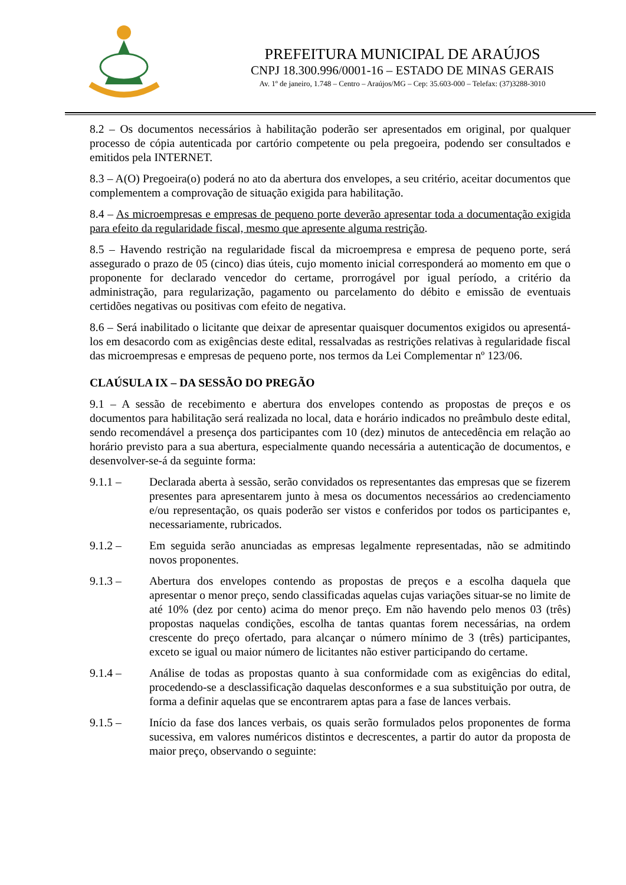PREFEITURA MUNICIPAL DE ARAÚJOS
CNPJ 18.300.996/0001-16 – ESTADO DE MINAS GERAIS
Av. 1º de janeiro, 1.748 – Centro – Araújos/MG – Cep: 35.603-000 – Telefax: (37)3288-3010
8.2 – Os documentos necessários à habilitação poderão ser apresentados em original, por qualquer processo de cópia autenticada por cartório competente ou pela pregoeira, podendo ser consultados e emitidos pela INTERNET.
8.3 – A(O) Pregoeira(o) poderá no ato da abertura dos envelopes, a seu critério, aceitar documentos que complementem a comprovação de situação exigida para habilitação.
8.4 – As microempresas e empresas de pequeno porte deverão apresentar toda a documentação exigida para efeito da regularidade fiscal, mesmo que apresente alguma restrição.
8.5 – Havendo restrição na regularidade fiscal da microempresa e empresa de pequeno porte, será assegurado o prazo de 05 (cinco) dias úteis, cujo momento inicial corresponderá ao momento em que o proponente for declarado vencedor do certame, prorrogável por igual período, a critério da administração, para regularização, pagamento ou parcelamento do débito e emissão de eventuais certidões negativas ou positivas com efeito de negativa.
8.6 – Será inabilitado o licitante que deixar de apresentar quaisquer documentos exigidos ou apresentá-los em desacordo com as exigências deste edital, ressalvadas as restrições relativas à regularidade fiscal das microempresas e empresas de pequeno porte, nos termos da Lei Complementar nº 123/06.
CLAÚSULA IX – DA SESSÃO DO PREGÃO
9.1 – A sessão de recebimento e abertura dos envelopes contendo as propostas de preços e os documentos para habilitação será realizada no local, data e horário indicados no preâmbulo deste edital, sendo recomendável a presença dos participantes com 10 (dez) minutos de antecedência em relação ao horário previsto para a sua abertura, especialmente quando necessária a autenticação de documentos, e desenvolver-se-á da seguinte forma:
9.1.1 – Declarada aberta à sessão, serão convidados os representantes das empresas que se fizerem presentes para apresentarem junto à mesa os documentos necessários ao credenciamento e/ou representação, os quais poderão ser vistos e conferidos por todos os participantes e, necessariamente, rubricados.
9.1.2 – Em seguida serão anunciadas as empresas legalmente representadas, não se admitindo novos proponentes.
9.1.3 – Abertura dos envelopes contendo as propostas de preços e a escolha daquela que apresentar o menor preço, sendo classificadas aquelas cujas variações situar-se no limite de até 10% (dez por cento) acima do menor preço. Em não havendo pelo menos 03 (três) propostas naquelas condições, escolha de tantas quantas forem necessárias, na ordem crescente do preço ofertado, para alcançar o número mínimo de 3 (três) participantes, exceto se igual ou maior número de licitantes não estiver participando do certame.
9.1.4 – Análise de todas as propostas quanto à sua conformidade com as exigências do edital, procedendo-se a desclassificação daquelas desconformes e a sua substituição por outra, de forma a definir aquelas que se encontrarem aptas para a fase de lances verbais.
9.1.5 – Início da fase dos lances verbais, os quais serão formulados pelos proponentes de forma sucessiva, em valores numéricos distintos e decrescentes, a partir do autor da proposta de maior preço, observando o seguinte: